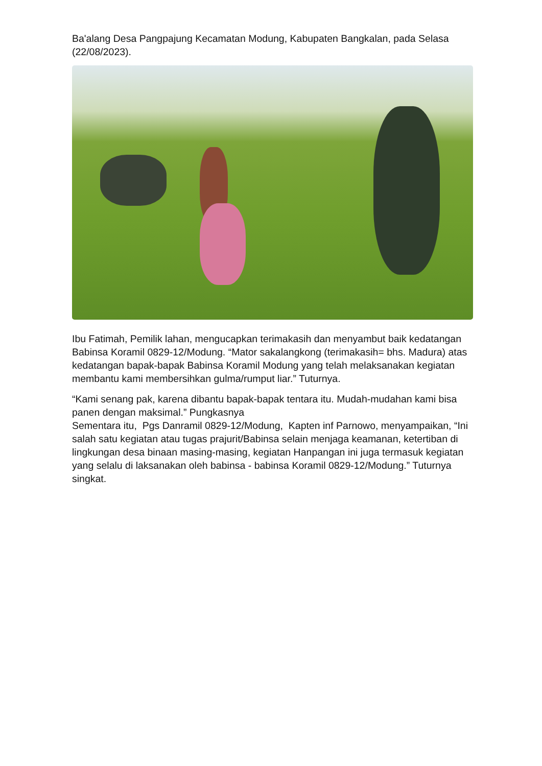Ba'alang Desa Pangpajung Kecamatan Modung, Kabupaten Bangkalan, pada Selasa (22/08/2023).
Ibu Fatimah, Pemilik lahan, mengucapkan terimakasih dan menyambut baik kedatangan Babinsa Koramil 0829-12/Modung. “Mator sakalangkong (terimakasih= bhs. Madura) atas kedatangan bapak-bapak Babinsa Koramil Modung yang telah melaksanakan kegiatan membantu kami membersihkan gulma/rumput liar.” Tuturnya.
“Kami senang pak, karena dibantu bapak-bapak tentara itu. Mudah-mudahan kami bisa panen dengan maksimal.” Pungkasnya
Sementara itu, Pgs Danramil 0829-12/Modung, Kapten inf Parnowo, menyampaikan, “Ini salah satu kegiatan atau tugas prajurit/Babinsa selain menjaga keamanan, ketertiban di lingkungan desa binaan masing-masing, kegiatan Hanpangan ini juga termasuk kegiatan yang selalu di laksanakan oleh babinsa - babinsa Koramil 0829-12/Modung.” Tuturnya singkat.